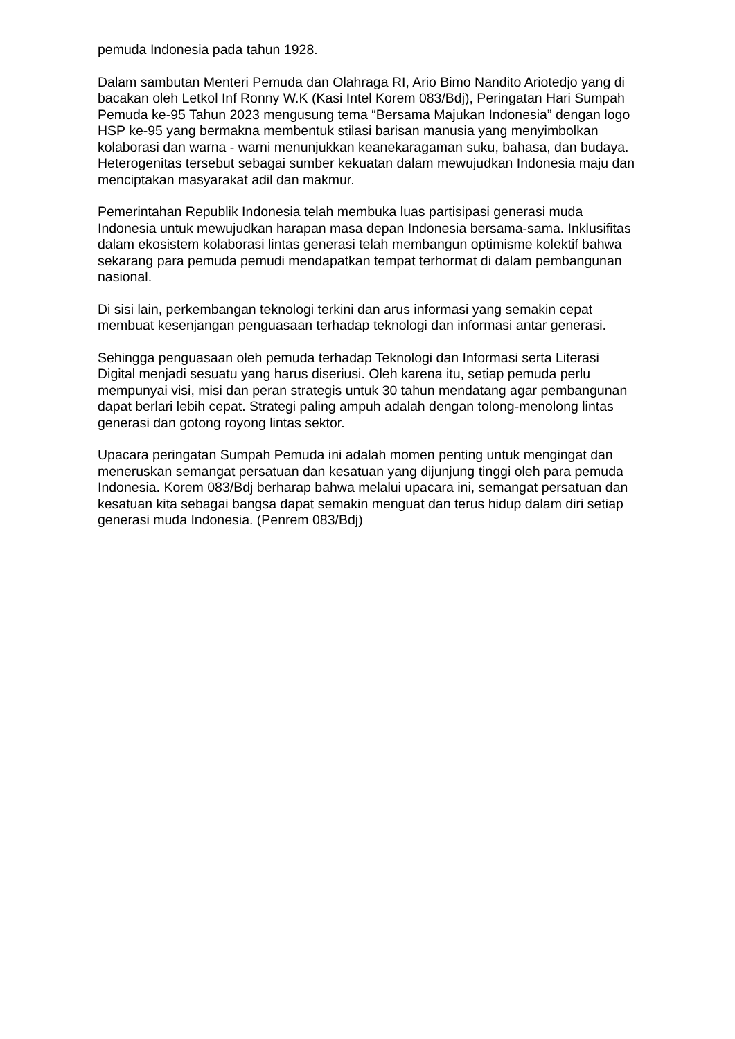pemuda Indonesia pada tahun 1928.
Dalam sambutan Menteri Pemuda dan Olahraga RI, Ario Bimo Nandito Ariotedjo yang di bacakan oleh Letkol Inf Ronny W.K (Kasi Intel Korem 083/Bdj), Peringatan Hari Sumpah Pemuda ke-95 Tahun 2023 mengusung tema “Bersama Majukan Indonesia” dengan logo HSP ke-95 yang bermakna membentuk stilasi barisan manusia yang menyimbolkan kolaborasi dan warna - warni menunjukkan keanekaragaman suku, bahasa, dan budaya. Heterogenitas tersebut sebagai sumber kekuatan dalam mewujudkan Indonesia maju dan menciptakan masyarakat adil dan makmur.
Pemerintahan Republik Indonesia telah membuka luas partisipasi generasi muda Indonesia untuk mewujudkan harapan masa depan Indonesia bersama-sama. Inklusifitas dalam ekosistem kolaborasi lintas generasi telah membangun optimisme kolektif bahwa sekarang para pemuda pemudi mendapatkan tempat terhormat di dalam pembangunan nasional.
Di sisi lain, perkembangan teknologi terkini dan arus informasi yang semakin cepat membuat kesenjangan penguasaan terhadap teknologi dan informasi antar generasi.
Sehingga penguasaan oleh pemuda terhadap Teknologi dan Informasi serta Literasi Digital menjadi sesuatu yang harus diseriusi. Oleh karena itu, setiap pemuda perlu mempunyai visi, misi dan peran strategis untuk 30 tahun mendatang agar pembangunan dapat berlari lebih cepat. Strategi paling ampuh adalah dengan tolong-menolong lintas generasi dan gotong royong lintas sektor.
Upacara peringatan Sumpah Pemuda ini adalah momen penting untuk mengingat dan meneruskan semangat persatuan dan kesatuan yang dijunjung tinggi oleh para pemuda Indonesia. Korem 083/Bdj berharap bahwa melalui upacara ini, semangat persatuan dan kesatuan kita sebagai bangsa dapat semakin menguat dan terus hidup dalam diri setiap generasi muda Indonesia. (Penrem 083/Bdj)